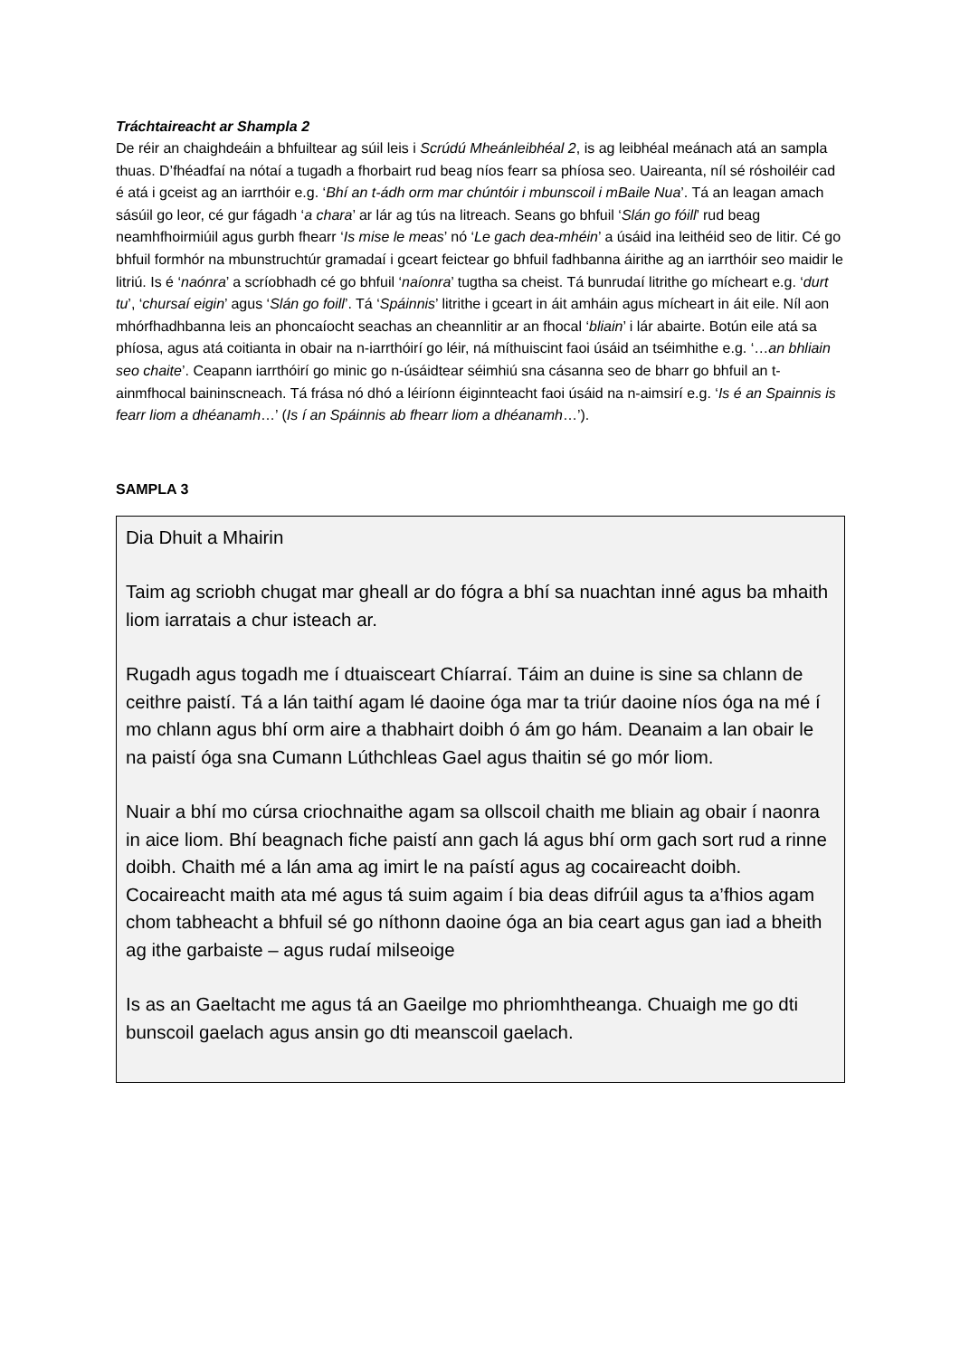Tráchtaireacht ar Shampla 2
De réir an chaighdeáin a bhfuiltear ag súil leis i Scrúdú Mheánleibhéal 2, is ag leibhéal meánach atá an sampla thuas. D’fhéadfaí na nótaí a tugadh a fhorbairt rud beag níos fearr sa phíosa seo. Uaireanta, níl sé róshoiléir cad é atá i gceist ag an iarrthóir e.g. ‘Bhí an t-ádh orm mar chúntóir i mbunscoil i mBaile Nua’. Tá an leagan amach sásúil go leor, cé gur fágadh ‘a chara’ ar lár ag tús na litreach. Seans go bhfuil ‘Slán go fóill’ rud beag neamhfhoirmiúil agus gurbh fhearr ‘Is mise le meas’ nó ‘Le gach dea-mhéin’ a úsáid ina leithéid seo de litir. Cé go bhfuil formhór na mbunstruchtúr gramadaí i gceart feictear go bhfuil fadhbanna áirithe ag an iarrthóir seo maidir le litriú. Is é ‘naónra’ a scríobhadh cé go bhfuil ‘naíonra’ tugtha sa cheist. Tá bunrudaí litrithe go mícheart e.g. ‘durt tu’, ‘chursaí eigin’ agus ‘Slán go foill’. Tá ‘Spáinnis’ litrithe i gceart in áit amháin agus mícheart in áit eile. Níl aon mhórfhadhbanna leis an phoncaíocht seachas an cheannlitir ar an fhocal ‘bliain’ i lár abairte. Botún eile atá sa phíosa, agus atá coitianta in obair na n-iarrthóirí go léir, ná míthuiscint faoi úsáid an tséimhithe e.g. ‘…an bhliain seo chaite’. Ceapann iarrthóirí go minic go n-úsáidtear séimhiú sna cásanna seo de bharr go bhfuil an t-ainmfhocal baininscneach. Tá frása nó dhó a léiríonn éiginnteacht faoi úsáid na n-aimsirí e.g. ‘Is é an Spainnis is fearr liom a dhéanamh…’ (Is í an Spáinnis ab fhearr liom a dhéanamh…’).
SAMPLA 3
Dia Dhuit a Mhairin
Taim ag scriobh chugat mar gheall ar do fógra a bhí sa nuachtan inné agus ba mhaith liom iarratais a chur isteach ar.
Rugadh agus togadh me í dtuaisceart Chíarraí. Táim an duine is sine sa chlann de ceithre paistí. Tá a lán taithí agam lé daoine óga mar ta triúr daoine níos óga na mé í mo chlann agus bhí orm aire a thabhairt doibh ó ám go hám. Deanaim a lan obair le na paistí óga sna Cumann Lúthchleas Gael agus thaitin sé go mór liom.
Nuair a bhí mo cúrsa criochnaithe agam sa ollscoil chaith me bliain ag obair í naonra in aice liom. Bhí beagnach fiche paistí ann gach lá agus bhí orm gach sort rud a rinne doibh. Chaith mé a lán ama ag imirt le na paístí agus ag cocaireacht doibh. Cocaireacht maith ata mé agus tá suim agaim í bia deas difrúil agus ta a’fhios agam chom tabheacht a bhfuil sé go níthonn daoine óga an bia ceart agus gan iad a bheith ag ithe garbaiste – agus rudaí milseoige
Is as an Gaeltacht me agus tá an Gaeilge mo phriomhtheanga. Chuaigh me go dti bunscoil gaelach agus ansin go dti meanscoil gaelach.